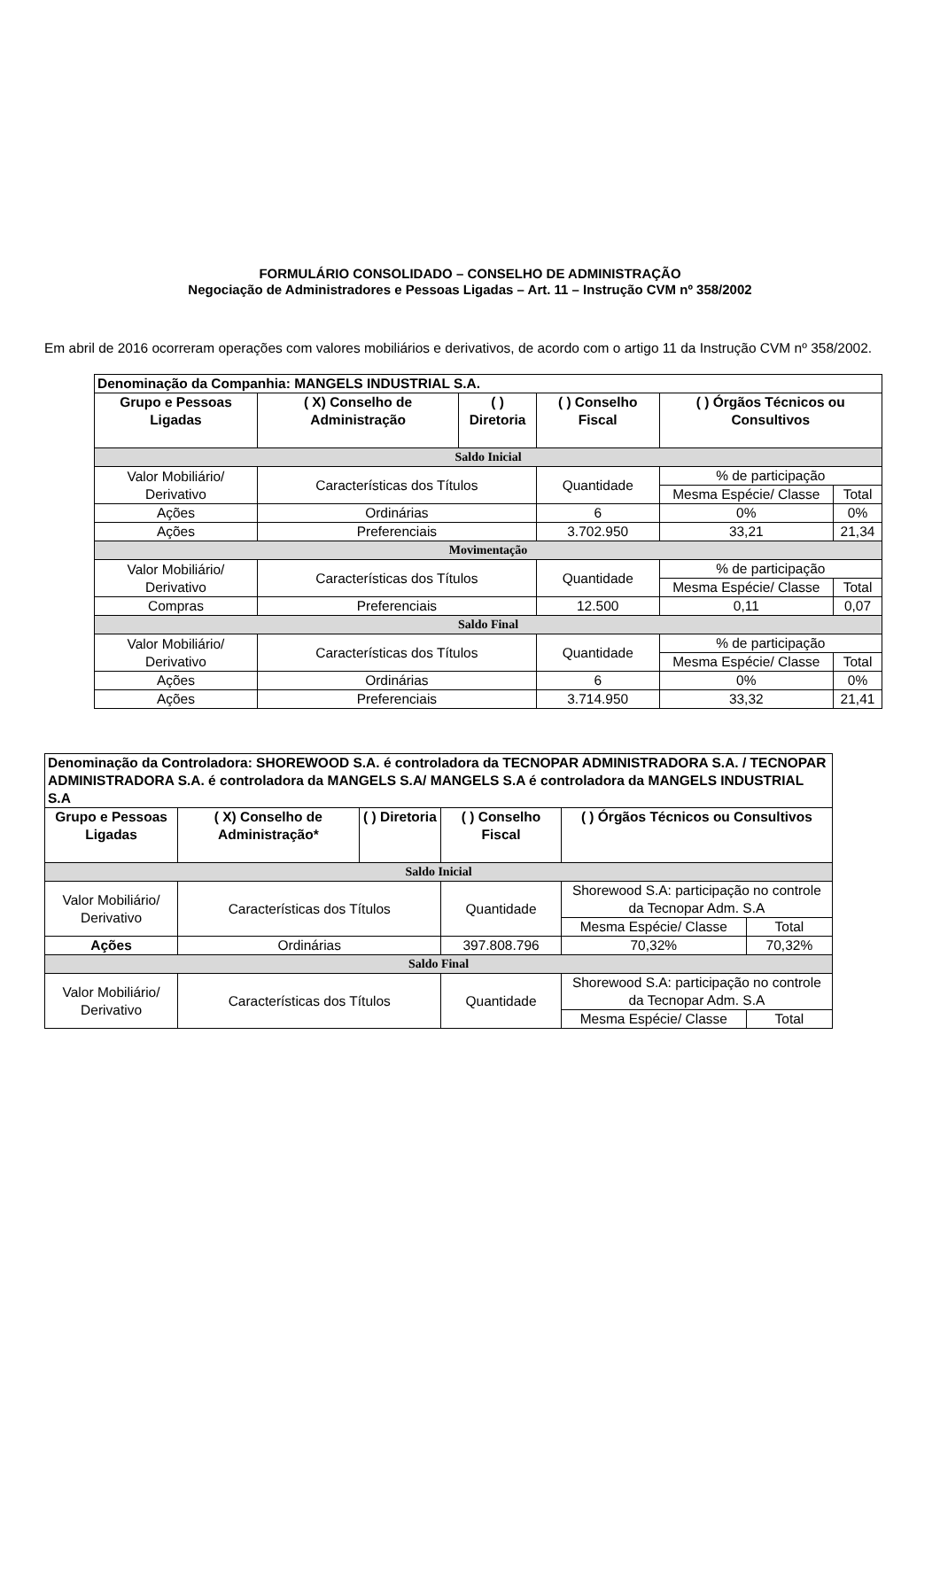FORMULÁRIO CONSOLIDADO – CONSELHO DE ADMINISTRAÇÃO
Negociação de Administradores e Pessoas Ligadas – Art. 11 – Instrução CVM nº 358/2002
Em abril de 2016 ocorreram operações com valores mobiliários e derivativos, de acordo com o artigo 11 da Instrução CVM nº 358/2002.
| Denominação da Companhia: MANGELS INDUSTRIAL S.A. | | | | | |
| Grupo e Pessoas Ligadas | ( X) Conselho de Administração | ( ) Diretoria | ( ) Conselho Fiscal | ( ) Órgãos Técnicos ou Consultivos | |
| Saldo Inicial | | | | | |
| Valor Mobiliário/ Derivativo | Características dos Títulos | | Quantidade | % de participação | |
| | | | | Mesma Espécie/ Classe | Total |
| Ações | Ordinárias | | 6 | 0% | 0% |
| Ações | Preferenciais | | 3.702.950 | 33,21 | 21,34 |
| Movimentação | | | | | |
| Valor Mobiliário/ Derivativo | Características dos Títulos | | Quantidade | % de participação | |
| | | | | Mesma Espécie/ Classe | Total |
| Compras | Preferenciais | | 12.500 | 0,11 | 0,07 |
| Saldo Final | | | | | |
| Valor Mobiliário/ Derivativo | Características dos Títulos | | Quantidade | % de participação | |
| | | | | Mesma Espécie/ Classe | Total |
| Ações | Ordinárias | | 6 | 0% | 0% |
| Ações | Preferenciais | | 3.714.950 | 33,32 | 21,41 |
| Denominação da Controladora: SHOREWOOD S.A. é controladora da TECNOPAR ADMINISTRADORA S.A. / TECNOPAR ADMINISTRADORA S.A. é controladora da MANGELS S.A/ MANGELS S.A é controladora da MANGELS INDUSTRIAL S.A | | | | | |
| Grupo e Pessoas Ligadas | ( X) Conselho de Administração* | ( ) Diretoria | ( ) Conselho Fiscal | ( ) Órgãos Técnicos ou Consultivos | |
| Saldo Inicial | | | | | |
| Valor Mobiliário/ Derivativo | Características dos Títulos | | Quantidade | Shorewood S.A: participação no controle da Tecnopar Adm. S.A | |
| | | | | Mesma Espécie/ Classe | Total |
| Ações | Ordinárias | | 397.808.796 | 70,32% | 70,32% |
| Saldo Final | | | | | |
| Valor Mobiliário/ Derivativo | Características dos Títulos | | Quantidade | Shorewood S.A: participação no controle da Tecnopar Adm. S.A | |
| | | | | Mesma Espécie/ Classe | Total |